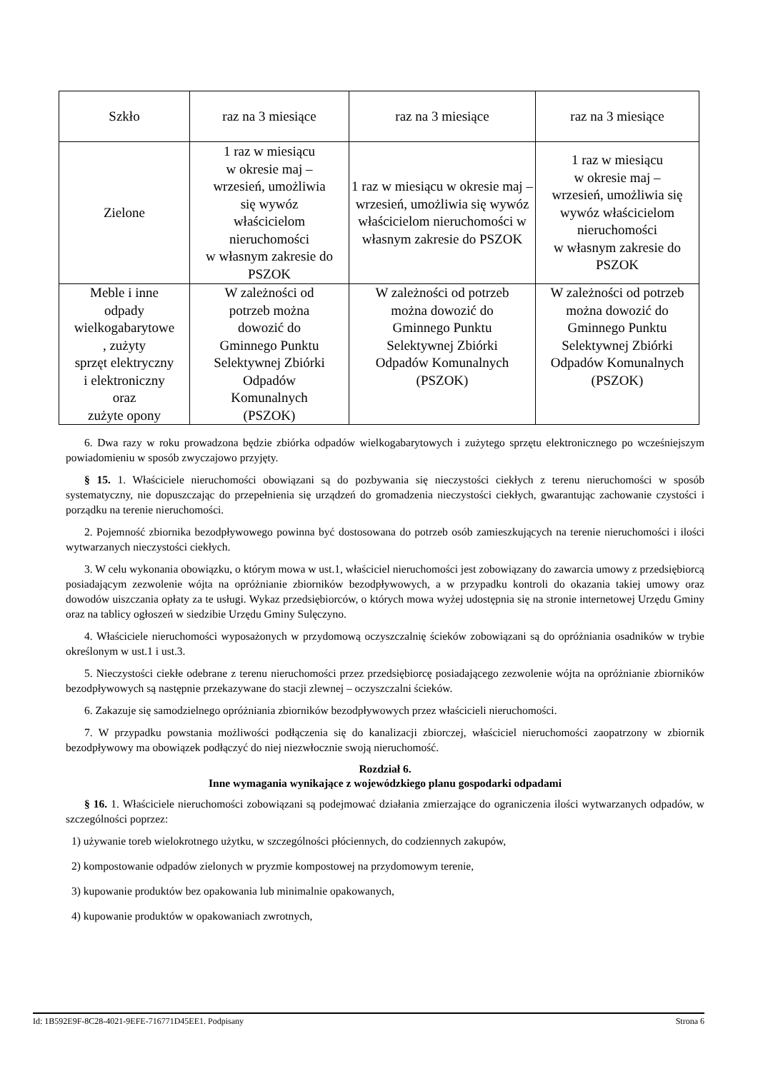| Szkło | raz na 3 miesiące | raz na 3 miesiące | raz na 3 miesiące |
| Zielone | 1 raz w miesiącu w okresie maj – wrzesień, umożliwia się wywóz właścicielom nieruchomości w własnym zakresie do PSZOK | 1 raz w miesiącu w okresie maj – wrzesień, umożliwia się wywóz właścicielom nieruchomości w własnym zakresie do PSZOK | 1 raz w miesiącu w okresie maj – wrzesień, umożliwia się wywóz właścicielom nieruchomości w własnym zakresie do PSZOK |
| Meble i inne odpady wielkogabarytowe , zużyty sprzęt elektryczny i elektroniczny oraz zużyte opony | W zależności od potrzeb można dowozić do Gminnego Punktu Selektywnej Zbiórki Odpadów Komunalnych (PSZOK) | W zależności od potrzeb można dowozić do Gminnego Punktu Selektywnej Zbiórki Odpadów Komunalnych (PSZOK) | W zależności od potrzeb można dowozić do Gminnego Punktu Selektywnej Zbiórki Odpadów Komunalnych (PSZOK) |
6. Dwa razy w roku prowadzona będzie zbiórka odpadów wielkogabarytowych i zużytego sprzętu elektronicznego po wcześniejszym powiadomieniu w sposób zwyczajowo przyjęty.
§ 15. 1. Właściciele nieruchomości obowiązani są do pozbywania się nieczystości ciekłych z terenu nieruchomości w sposób systematyczny, nie dopuszczając do przepełnienia się urządzeń do gromadzenia nieczystości ciekłych, gwarantując zachowanie czystości i porządku na terenie nieruchomości.
2. Pojemność zbiornika bezodpływowego powinna być dostosowana do potrzeb osób zamieszkujących na terenie nieruchomości i ilości wytwarzanych nieczystości ciekłych.
3. W celu wykonania obowiązku, o którym mowa w ust.1, właściciel nieruchomości jest zobowiązany do zawarcia umowy z przedsiębiorcą posiadającym zezwolenie wójta na opróżnianie zbiorników bezodpływowych, a w przypadku kontroli do okazania takiej umowy oraz dowodów uiszczania opłaty za te usługi. Wykaz przedsiębiorców, o których mowa wyżej udostępnia się na stronie internetowej Urzędu Gminy oraz na tablicy ogłoszeń w siedzibie Urzędu Gminy Sulęczyno.
4. Właściciele nieruchomości wyposażonych w przydomową oczyszczalnię ścieków zobowiązani są do opróżniania osadników w trybie określonym w ust.1 i ust.3.
5. Nieczystości ciekłe odebrane z terenu nieruchomości przez przedsiębiorcę posiadającego zezwolenie wójta na opróżnianie zbiorników bezodpływowych są następnie przekazywane do stacji zlewnej – oczyszczalni ścieków.
6. Zakazuje się samodzielnego opróżniania zbiorników bezodpływowych przez właścicieli nieruchomości.
7. W przypadku powstania możliwości podłączenia się do kanalizacji zbiorczej, właściciel nieruchomości zaopatrzony w zbiornik bezodpływowy ma obowiązek podłączyć do niej niezwłocznie swoją nieruchomość.
Rozdział 6.
Inne wymagania wynikające z wojewódzkiego planu gospodarki odpadami
§ 16. 1. Właściciele nieruchomości zobowiązani są podejmować działania zmierzające do ograniczenia ilości wytwarzanych odpadów, w szczególności poprzez:
1) używanie toreb wielokrotnego użytku, w szczególności płóciennych, do codziennych zakupów,
2) kompostowanie odpadów zielonych w pryzmie kompostowej na przydomowym terenie,
3) kupowanie produktów bez opakowania lub minimalnie opakowanych,
4) kupowanie produktów w opakowaniach zwrotnych,
Id: 1B592E9F-8C28-4021-9EFE-716771D45EE1. Podpisany Strona 6